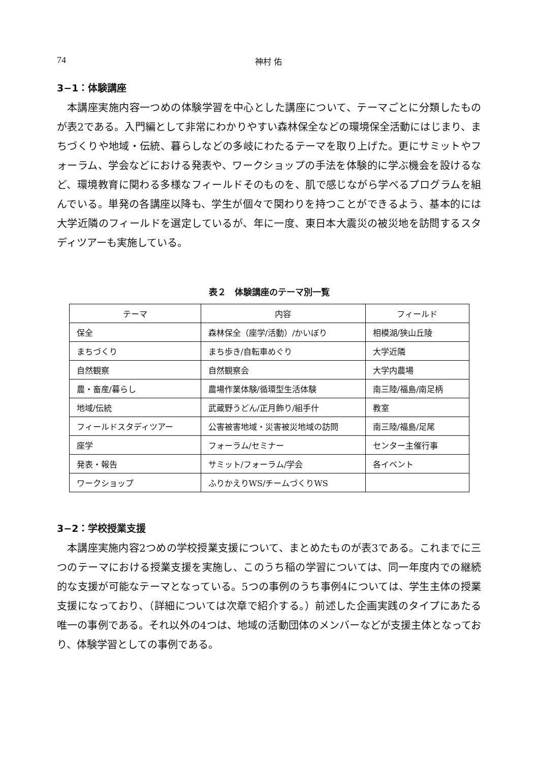74 神村 佑
3−1：体験講座
本講座実施内容一つめの体験学習を中心とした講座について、テーマごとに分類したものが表2である。入門編として非常にわかりやすい森林保全などの環境保全活動にはじまり、まちづくりや地域・伝統、暮らしなどの多岐にわたるテーマを取り上げた。更にサミットやフォーラム、学会などにおける発表や、ワークショップの手法を体験的に学ぶ機会を設けるなど、環境教育に関わる多様なフィールドそのものを、肌で感じながら学べるプログラムを組んでいる。単発の各講座以降も、学生が個々で関わりを持つことができるよう、基本的には大学近隣のフィールドを選定しているが、年に一度、東日本大震災の被災地を訪問するスタディツアーも実施している。
表２　体験講座のテーマ別一覧
| テーマ | 内容 | フィールド |
| --- | --- | --- |
| 保全 | 森林保全（座学/活動）/かいぼり | 相模湖/狭山丘陵 |
| まちづくり | まち歩き/自転車めぐり | 大学近隣 |
| 自然観察 | 自然観察会 | 大学内農場 |
| 農・畜産/暮らし | 農場作業体験/循環型生活体験 | 南三陸/福島/南足柄 |
| 地域/伝統 | 武蔵野うどん/正月飾り/組手什 | 教室 |
| フィールドスタディツアー | 公害被害地域・災害被災地域の訪問 | 南三陸/福島/足尾 |
| 座学 | フォーラム/セミナー | センター主催行事 |
| 発表・報告 | サミット/フォーラム/学会 | 各イベント |
| ワークショップ | ふりかえりWS/チームづくりWS | |
3−2：学校授業支援
本講座実施内容2つめの学校授業支援について、まとめたものが表3である。これまでに三つのテーマにおける授業支援を実施し、このうち稲の学習については、同一年度内での継続的な支援が可能なテーマとなっている。5つの事例のうち事例4については、学生主体の授業支援になっており、（詳細については次章で紹介する。）前述した企画実践のタイプにあたる唯一の事例である。それ以外の4つは、地域の活動団体のメンバーなどが支援主体となっており、体験学習としての事例である。